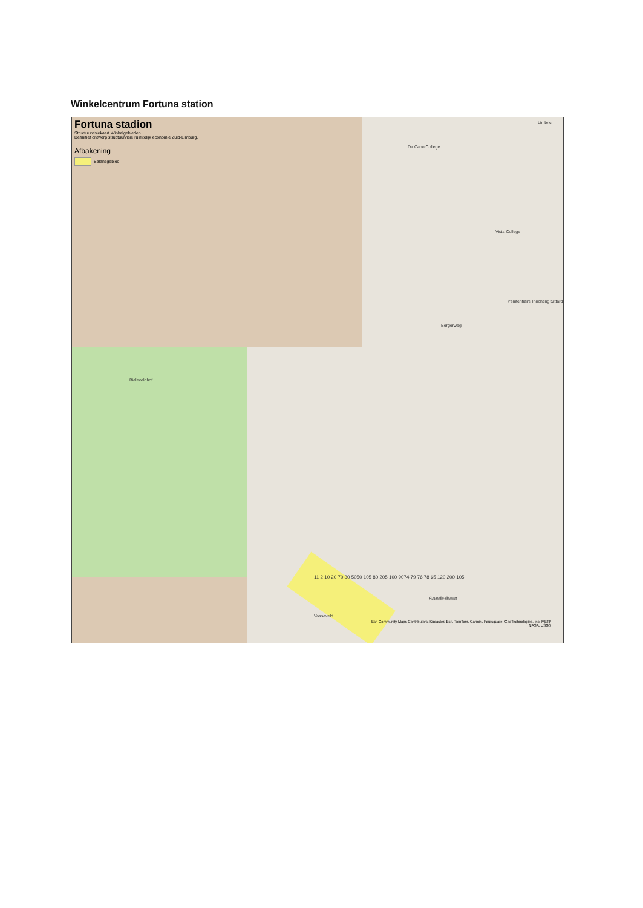Winkelcentrum Fortuna station
Fortuna stadion
Structuurvisiekaart Winkelgebieden
Definitief ontwerp structuurvisie ruimtelijk economie Zuid-Limburg.
Afbakening
Balansgebied
Da Capo College
Vista College
Penitentiaire Inrichting Sittard
Bergerweg
Bieleveldhof
Vosseveld
Sanderbout
Limbric
11 2 10 20 70 30 5050 105 80 205 100 9074 79 76 78 65 120 200 105
Esri Community Maps Contributors, Kadaster, Esri, TomTom, Garmin, Foursquare, GeoTechnologies, Inc, METI/
NASA, USGS